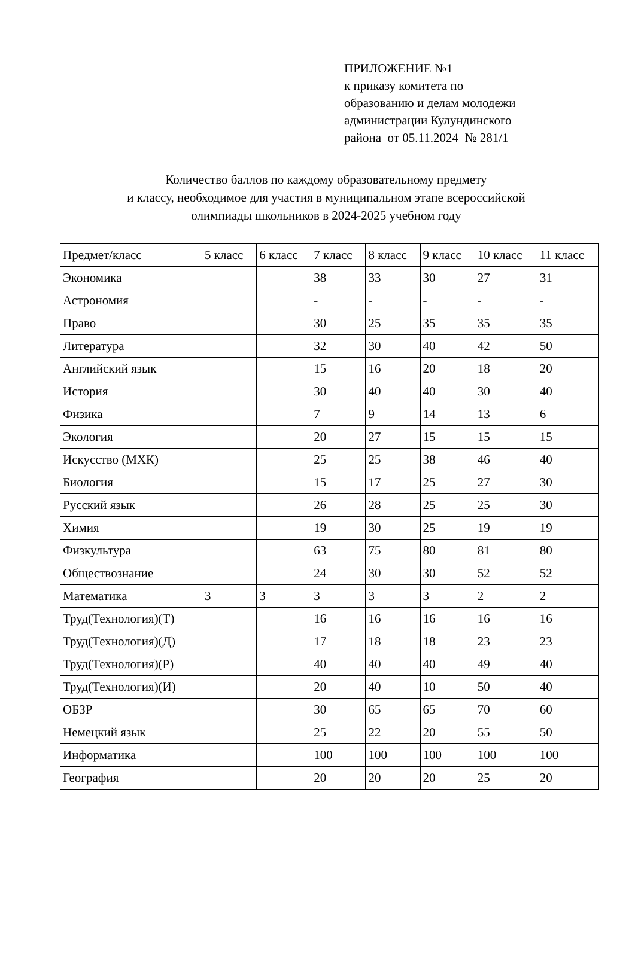ПРИЛОЖЕНИЕ №1
к приказу комитета по
образованию и делам молодежи
администрации Кулундинского
района от 05.11.2024 № 281/1
Количество баллов по каждому образовательному предмету
и классу, необходимое для участия в муниципальном этапе всероссийской
олимпиады школьников в 2024-2025 учебном году
| Предмет/класс | 5 класс | 6 класс | 7 класс | 8 класс | 9 класс | 10 класс | 11 класс |
| Экономика | | | 38 | 33 | 30 | 27 | 31 |
| Астрономия | | | - | - | - | - | - |
| Право | | | 30 | 25 | 35 | 35 | 35 |
| Литература | | | 32 | 30 | 40 | 42 | 50 |
| Английский язык | | | 15 | 16 | 20 | 18 | 20 |
| История | | | 30 | 40 | 40 | 30 | 40 |
| Физика | | | 7 | 9 | 14 | 13 | 6 |
| Экология | | | 20 | 27 | 15 | 15 | 15 |
| Искусство (МХК) | | | 25 | 25 | 38 | 46 | 40 |
| Биология | | | 15 | 17 | 25 | 27 | 30 |
| Русский язык | | | 26 | 28 | 25 | 25 | 30 |
| Химия | | | 19 | 30 | 25 | 19 | 19 |
| Физкультура | | | 63 | 75 | 80 | 81 | 80 |
| Обществознание | | | 24 | 30 | 30 | 52 | 52 |
| Математика | 3 | 3 | 3 | 3 | 3 | 2 | 2 |
| Труд(Технология)(Т) | | | 16 | 16 | 16 | 16 | 16 |
| Труд(Технология)(Д) | | | 17 | 18 | 18 | 23 | 23 |
| Труд(Технология)(Р) | | | 40 | 40 | 40 | 49 | 40 |
| Труд(Технология)(И) | | | 20 | 40 | 10 | 50 | 40 |
| ОБЗР | | | 30 | 65 | 65 | 70 | 60 |
| Немецкий язык | | | 25 | 22 | 20 | 55 | 50 |
| Информатика | | | 100 | 100 | 100 | 100 | 100 |
| География | | | 20 | 20 | 20 | 25 | 20 |